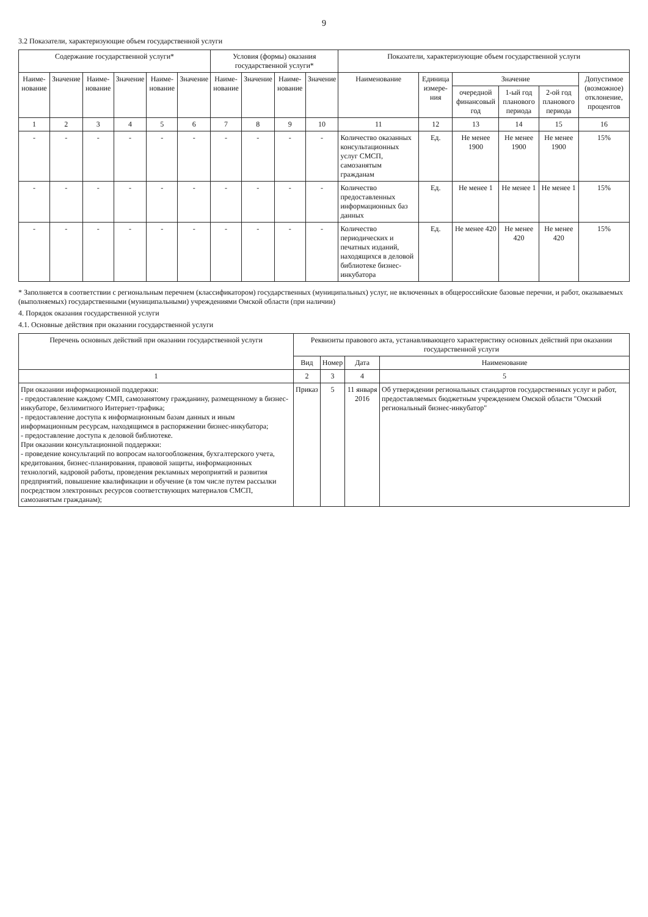9
3.2 Показатели, характеризующие объем государственной услуги
| Содержание государственной услуги* | | | | | | Условия (формы) оказания государственной услуги* | | | | Показатели, характеризующие объем государственной услуги | | | | | |
| --- | --- | --- | --- | --- | --- | --- | --- | --- | --- | --- | --- | --- | --- | --- | --- |
| Наиме-нование | Значение | Наиме-нование | Значение | Наиме-нование | Значение | Наиме-нование | Значение | Наиме-нование | Значение | Наименование | Единица измере-ния | Значение | | | Допустимое (возможное) отклонение, процентов |
| | | | | | | | | | | | | очередной финансовый год | 1-ый год планового периода | 2-ой год планового периода | |
| 1 | 2 | 3 | 4 | 5 | 6 | 7 | 8 | 9 | 10 | 11 | 12 | 13 | 14 | 15 | 16 |
| - | - | - | - | - | - | - | - | - | - | Количество оказанных консультационных услуг СМСП, самозанятым гражданам | Ед. | Не менее 1900 | Не менее 1900 | Не менее 1900 | 15% |
| - | - | - | - | - | - | - | - | - | - | Количество предоставленных информационных баз данных | Ед. | Не менее 1 | Не менее 1 | Не менее 1 | 15% |
| - | - | - | - | - | - | - | - | - | - | Количество периодических и печатных изданий, находящихся в деловой библиотеке бизнес-инкубатора | Ед. | Не менее 420 | Не менее 420 | Не менее 420 | 15% |
* Заполняется в соответствии с региональным перечнем (классификатором) государственных (муниципальных) услуг, не включенных в общероссийские базовые перечни, и работ, оказываемых (выполняемых) государственными (муниципальными) учреждениями Омской области (при наличии)
4. Порядок оказания государственной услуги
4.1. Основные действия при оказании государственной услуги
| Перечень основных действий при оказании государственной услуги | Реквизиты правового акта, устанавливающего характеристику основных действий при оказании государственной услуги | | | |
| --- | --- | --- | --- | --- |
| | Вид | Номер | Дата | Наименование |
| 1 | 2 | 3 | 4 | 5 |
| При оказании информационной поддержки: - предоставление каждому СМП, самозанятому гражданину, размещенному в бизнес-инкубаторе, безлимитного Интернет-трафика; - предоставление доступа к информационным базам данных и иным информационным ресурсам, находящимся в распоряжении бизнес-инкубатора; - предоставление доступа к деловой библиотеке. При оказании консультационной поддержки: - проведение консультаций по вопросам налогообложения, бухгалтерского учета, кредитования, бизнес-планирования, правовой защиты, информационных технологий, кадровой работы, проведения рекламных мероприятий и развития предприятий, повышение квалификации и обучение (в том числе путем рассылки посредством электронных ресурсов соответствующих материалов СМСП, самозанятым гражданам); | Приказ | 5 | 11 января 2016 | Об утверждении региональных стандартов государственных услуг и работ, предоставляемых бюджетным учреждением Омской области "Омский региональный бизнес-инкубатор" |